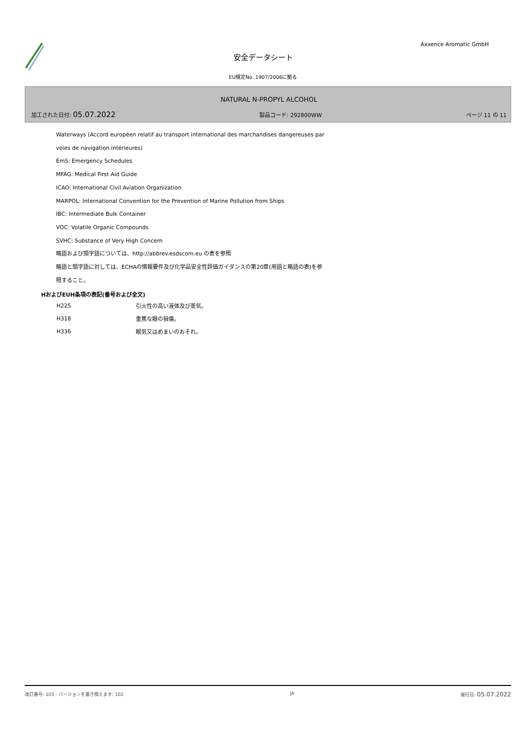Axxence Aromatic GmbH
安全データシート
EU規定No. 1907/2006に拠る
NATURAL N-PROPYL ALCOHOL
加工された日付: 05.07.2022 製品コード: 292800WW ページ 11 の 11
Waterways (Accord européen relatif au transport international des marchandises dangereuses par
voies de navigation intérieures)
EmS: Emergency Schedules
MFAG: Medical First Aid Guide
ICAO: International Civil Aviation Organization
MARPOL: International Convention for the Prevention of Marine Pollution from Ships
IBC: Intermediate Bulk Container
VOC: Volatile Organic Compounds
SVHC: Substance of Very High Concern
略語および頭字語については、http://abbrev.esdscom.eu の表を参照
略語と頭字語に対しては、ECHAの情報要件及び化学品安全性評価ガイダンスの第20章(用語と略語の表)を参
照すること。
HおよびEUH条項の表記(番号および全文)
| H225 | 引火性の高い液体及び蒸気。 |
| H318 | 重篤な眼の損傷。 |
| H336 | 眠気又はめまいのおそれ。 |
改訂番号: 103 - バージョンを置き換えます: 102 JA 発行日: 05.07.2022